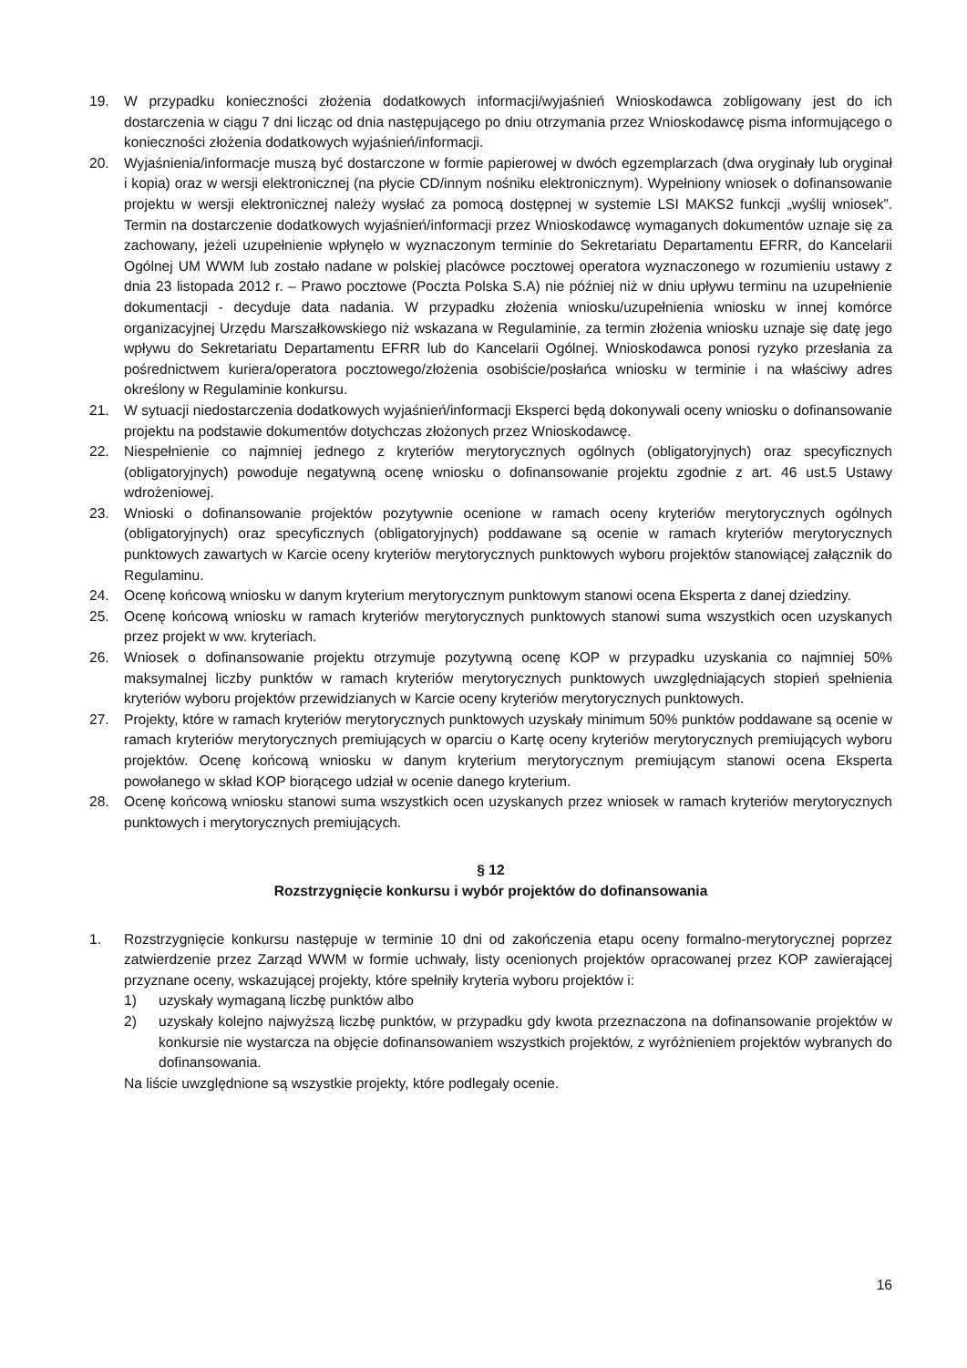19. W przypadku konieczności złożenia dodatkowych informacji/wyjaśnień Wnioskodawca zobligowany jest do ich dostarczenia w ciągu 7 dni licząc od dnia następującego po dniu otrzymania przez Wnioskodawcę pisma informującego o konieczności złożenia dodatkowych wyjaśnień/informacji.
20. Wyjaśnienia/informacje muszą być dostarczone w formie papierowej w dwóch egzemplarzach (dwa oryginały lub oryginał i kopia) oraz w wersji elektronicznej (na płycie CD/innym nośniku elektronicznym). Wypełniony wniosek o dofinansowanie projektu w wersji elektronicznej należy wysłać za pomocą dostępnej w systemie LSI MAKS2 funkcji „wyślij wniosek”. Termin na dostarczenie dodatkowych wyjaśnień/informacji przez Wnioskodawcę wymaganych dokumentów uznaje się za zachowany, jeżeli uzupełnienie wpłynęło w wyznaczonym terminie do Sekretariatu Departamentu EFRR, do Kancelarii Ogólnej UM WWM lub zostało nadane w polskiej placówce pocztowej operatora wyznaczonego w rozumieniu ustawy z dnia 23 listopada 2012 r. – Prawo pocztowe (Poczta Polska S.A) nie później niż w dniu upływu terminu na uzupełnienie dokumentacji - decyduje data nadania. W przypadku złożenia wniosku/uzupełnienia wniosku w innej komórce organizacyjnej Urzędu Marszałkowskiego niż wskazana w Regulaminie, za termin złożenia wniosku uznaje się datę jego wpływu do Sekretariatu Departamentu EFRR lub do Kancelarii Ogólnej. Wnioskodawca ponosi ryzyko przesłania za pośrednictwem kuriera/operatora pocztowego/złożenia osobiście/posłańca wniosku w terminie i na właściwy adres określony w Regulaminie konkursu.
21. W sytuacji niedostarczenia dodatkowych wyjaśnień/informacji Eksperci będą dokonywali oceny wniosku o dofinansowanie projektu na podstawie dokumentów dotychczas złożonych przez Wnioskodawcę.
22. Niespełnienie co najmniej jednego z kryteriów merytorycznych ogólnych (obligatoryjnych) oraz specyficznych (obligatoryjnych) powoduje negatywną ocenę wniosku o dofinansowanie projektu zgodnie z art. 46 ust.5 Ustawy wdrożeniowej.
23. Wnioski o dofinansowanie projektów pozytywnie ocenione w ramach oceny kryteriów merytorycznych ogólnych (obligatoryjnych) oraz specyficznych (obligatoryjnych) poddawane są ocenie w ramach kryteriów merytorycznych punktowych zawartych w Karcie oceny kryteriów merytorycznych punktowych wyboru projektów stanowiącej załącznik do Regulaminu.
24. Ocenę końcową wniosku w danym kryterium merytorycznym punktowym stanowi ocena Eksperta z danej dziedziny.
25. Ocenę końcową wniosku w ramach kryteriów merytorycznych punktowych stanowi suma wszystkich ocen uzyskanych przez projekt w ww. kryteriach.
26. Wniosek o dofinansowanie projektu otrzymuje pozytywną ocenę KOP w przypadku uzyskania co najmniej 50% maksymalnej liczby punktów w ramach kryteriów merytorycznych punktowych uwzględniających stopień spełnienia kryteriów wyboru projektów przewidzianych w Karcie oceny kryteriów merytorycznych punktowych.
27. Projekty, które w ramach kryteriów merytorycznych punktowych uzyskały minimum 50% punktów poddawane są ocenie w ramach kryteriów merytorycznych premiujących w oparciu o Kartę oceny kryteriów merytorycznych premiujących wyboru projektów. Ocenę końcową wniosku w danym kryterium merytorycznym premiującym stanowi ocena Eksperta powołanego w skład KOP biorącego udział w ocenie danego kryterium.
28. Ocenę końcową wniosku stanowi suma wszystkich ocen uzyskanych przez wniosek w ramach kryteriów merytorycznych punktowych i merytorycznych premiujących.
§ 12
Rozstrzygnięcie konkursu i wybór projektów do dofinansowania
1. Rozstrzygnięcie konkursu następuje w terminie 10 dni od zakończenia etapu oceny formalno-merytorycznej poprzez zatwierdzenie przez Zarząd WWM w formie uchwały, listy ocenionych projektów opracowanej przez KOP zawierającej przyznane oceny, wskazującej projekty, które spełniły kryteria wyboru projektów i:
1) uzyskały wymaganą liczbę punktów albo
2) uzyskały kolejno najwyższą liczbę punktów, w przypadku gdy kwota przeznaczona na dofinansowanie projektów w konkursie nie wystarcza na objęcie dofinansowaniem wszystkich projektów, z wyróżnieniem projektów wybranych do dofinansowania.
Na liście uwzględnione są wszystkie projekty, które podlegały ocenie.
16